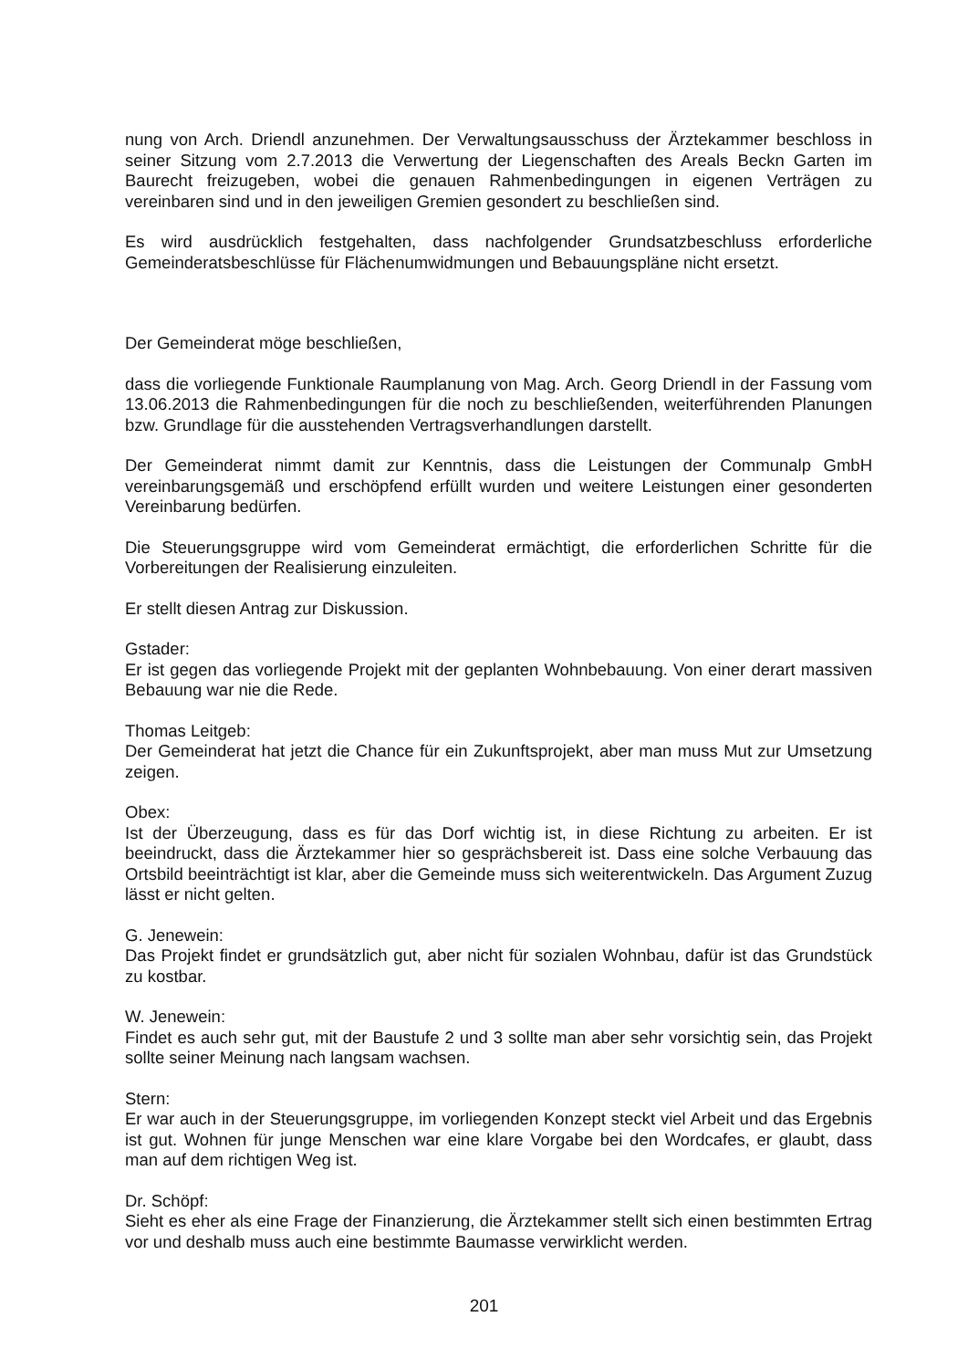nung von Arch. Driendl anzunehmen. Der Verwaltungsausschuss der Ärztekammer beschloss in seiner Sitzung vom 2.7.2013 die Verwertung der Liegenschaften des Areals Beckn Garten im Baurecht freizugeben, wobei die genauen Rahmenbedingungen in eigenen Verträgen zu vereinbaren sind und in den jeweiligen Gremien gesondert zu beschließen sind.
Es wird ausdrücklich festgehalten, dass nachfolgender Grundsatzbeschluss erforderliche Gemeinderatsbeschlüsse für Flächenumwidmungen und Bebauungspläne nicht ersetzt.
Der Gemeinderat möge beschließen,
dass die vorliegende Funktionale Raumplanung von Mag. Arch. Georg Driendl in der Fassung vom 13.06.2013 die Rahmenbedingungen für die noch zu beschließenden, weiterführenden Planungen bzw. Grundlage für die ausstehenden Vertragsverhandlungen darstellt.
Der Gemeinderat nimmt damit zur Kenntnis, dass die Leistungen der Communalp GmbH vereinbarungsgemäß und erschöpfend erfüllt wurden und weitere Leistungen einer gesonderten Vereinbarung bedürfen.
Die Steuerungsgruppe wird vom Gemeinderat ermächtigt, die erforderlichen Schritte für die Vorbereitungen der Realisierung einzuleiten.
Er stellt diesen Antrag zur Diskussion.
Gstader:
Er ist gegen das vorliegende Projekt mit der geplanten Wohnbebauung. Von einer derart massiven Bebauung war nie die Rede.
Thomas Leitgeb:
Der Gemeinderat hat jetzt die Chance für ein Zukunftsprojekt, aber man muss Mut zur Umsetzung zeigen.
Obex:
Ist der Überzeugung, dass es für das Dorf wichtig ist, in diese Richtung zu arbeiten. Er ist beeindruckt, dass die Ärztekammer hier so gesprächsbereit ist. Dass eine solche Verbauung das Ortsbild beeinträchtigt ist klar, aber die Gemeinde muss sich weiterentwickeln. Das Argument Zuzug lässt er nicht gelten.
G. Jenewein:
Das Projekt findet er grundsätzlich gut, aber nicht für sozialen Wohnbau, dafür ist das Grundstück zu kostbar.
W. Jenewein:
Findet es auch sehr gut, mit der Baustufe 2 und 3 sollte man aber sehr vorsichtig sein, das Projekt sollte seiner Meinung nach langsam wachsen.
Stern:
Er war auch in der Steuerungsgruppe, im vorliegenden Konzept steckt viel Arbeit und das Ergebnis ist gut. Wohnen für junge Menschen war eine klare Vorgabe bei den Wordcafes, er glaubt, dass man auf dem richtigen Weg ist.
Dr. Schöpf:
Sieht es eher als eine Frage der Finanzierung, die Ärztekammer stellt sich einen bestimmten Ertrag vor und deshalb muss auch eine bestimmte Baumasse verwirklicht werden.
201